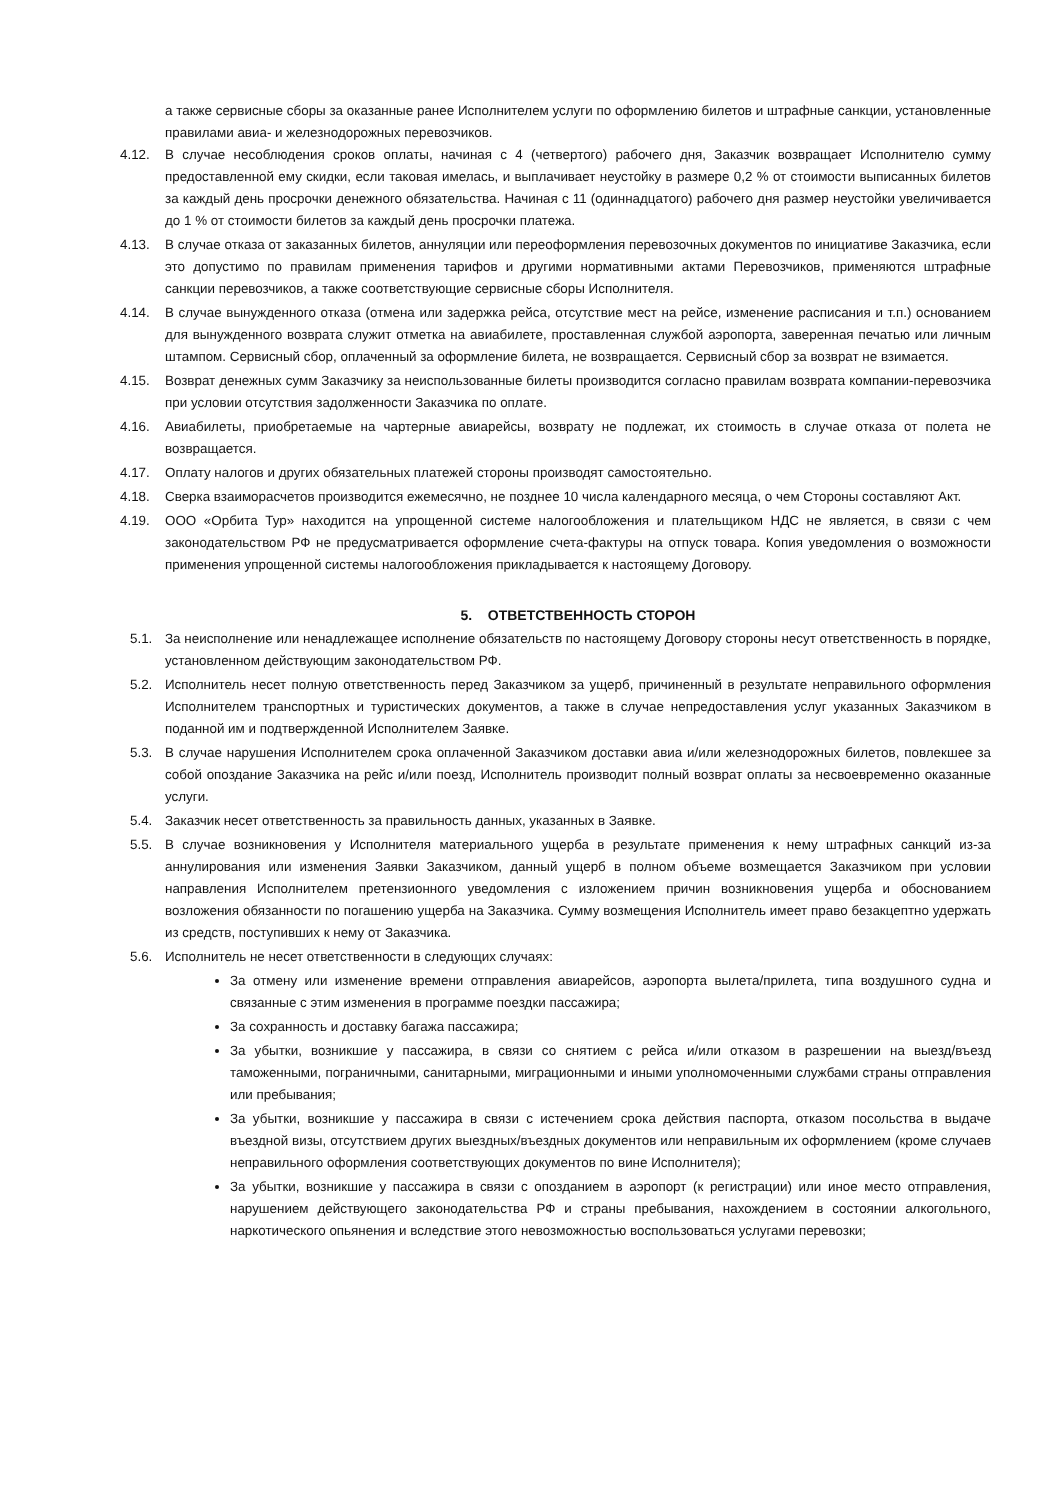а также сервисные сборы за оказанные ранее Исполнителем услуги по оформлению билетов и штрафные санкции, установленные правилами авиа- и железнодорожных перевозчиков.
4.12. В случае несоблюдения сроков оплаты, начиная с 4 (четвертого) рабочего дня, Заказчик возвращает Исполнителю сумму предоставленной ему скидки, если таковая имелась, и выплачивает неустойку в размере 0,2 % от стоимости выписанных билетов за каждый день просрочки денежного обязательства. Начиная с 11 (одиннадцатого) рабочего дня размер неустойки увеличивается до 1 % от стоимости билетов за каждый день просрочки платежа.
4.13. В случае отказа от заказанных билетов, аннуляции или переоформления перевозочных документов по инициативе Заказчика, если это допустимо по правилам применения тарифов и другими нормативными актами Перевозчиков, применяются штрафные санкции перевозчиков, а также соответствующие сервисные сборы Исполнителя.
4.14. В случае вынужденного отказа (отмена или задержка рейса, отсутствие мест на рейсе, изменение расписания и т.п.) основанием для вынужденного возврата служит отметка на авиабилете, проставленная службой аэропорта, заверенная печатью или личным штампом. Сервисный сбор, оплаченный за оформление билета, не возвращается. Сервисный сбор за возврат не взимается.
4.15. Возврат денежных сумм Заказчику за неиспользованные билеты производится согласно правилам возврата компании-перевозчика при условии отсутствия задолженности Заказчика по оплате.
4.16. Авиабилеты, приобретаемые на чартерные авиарейсы, возврату не подлежат, их стоимость в случае отказа от полета не возвращается.
4.17. Оплату налогов и других обязательных платежей стороны производят самостоятельно.
4.18. Сверка взаиморасчетов производится ежемесячно, не позднее 10 числа календарного месяца, о чем Стороны составляют Акт.
4.19. ООО «Орбита Тур» находится на упрощенной системе налогообложения и плательщиком НДС не является, в связи с чем законодательством РФ не предусматривается оформление счета-фактуры на отпуск товара. Копия уведомления о возможности применения упрощенной системы налогообложения прикладывается к настоящему Договору.
5. ОТВЕТСТВЕННОСТЬ СТОРОН
5.1. За неисполнение или ненадлежащее исполнение обязательств по настоящему Договору стороны несут ответственность в порядке, установленном действующим законодательством РФ.
5.2. Исполнитель несет полную ответственность перед Заказчиком за ущерб, причиненный в результате неправильного оформления Исполнителем транспортных и туристических документов, а также в случае непредоставления услуг указанных Заказчиком в поданной им и подтвержденной Исполнителем Заявке.
5.3. В случае нарушения Исполнителем срока оплаченной Заказчиком доставки авиа и/или железнодорожных билетов, повлекшее за собой опоздание Заказчика на рейс и/или поезд, Исполнитель производит полный возврат оплаты за несвоевременно оказанные услуги.
5.4. Заказчик несет ответственность за правильность данных, указанных в Заявке.
5.5. В случае возникновения у Исполнителя материального ущерба в результате применения к нему штрафных санкций из-за аннулирования или изменения Заявки Заказчиком, данный ущерб в полном объеме возмещается Заказчиком при условии направления Исполнителем претензионного уведомления с изложением причин возникновения ущерба и обоснованием возложения обязанности по погашению ущерба на Заказчика. Сумму возмещения Исполнитель имеет право безакцептно удержать из средств, поступивших к нему от Заказчика.
5.6. Исполнитель не несет ответственности в следующих случаях:
За отмену или изменение времени отправления авиарейсов, аэропорта вылета/прилета, типа воздушного судна и связанные с этим изменения в программе поездки пассажира;
За сохранность и доставку багажа пассажира;
За убытки, возникшие у пассажира, в связи со снятием с рейса и/или отказом в разрешении на выезд/въезд таможенными, пограничными, санитарными, миграционными и иными уполномоченными службами страны отправления или пребывания;
За убытки, возникшие у пассажира в связи с истечением срока действия паспорта, отказом посольства в выдаче въездной визы, отсутствием других выездных/въездных документов или неправильным их оформлением (кроме случаев неправильного оформления соответствующих документов по вине Исполнителя);
За убытки, возникшие у пассажира в связи с опозданием в аэропорт (к регистрации) или иное место отправления, нарушением действующего законодательства РФ и страны пребывания, нахождением в состоянии алкогольного, наркотического опьянения и вследствие этого невозможностью воспользоваться услугами перевозки;